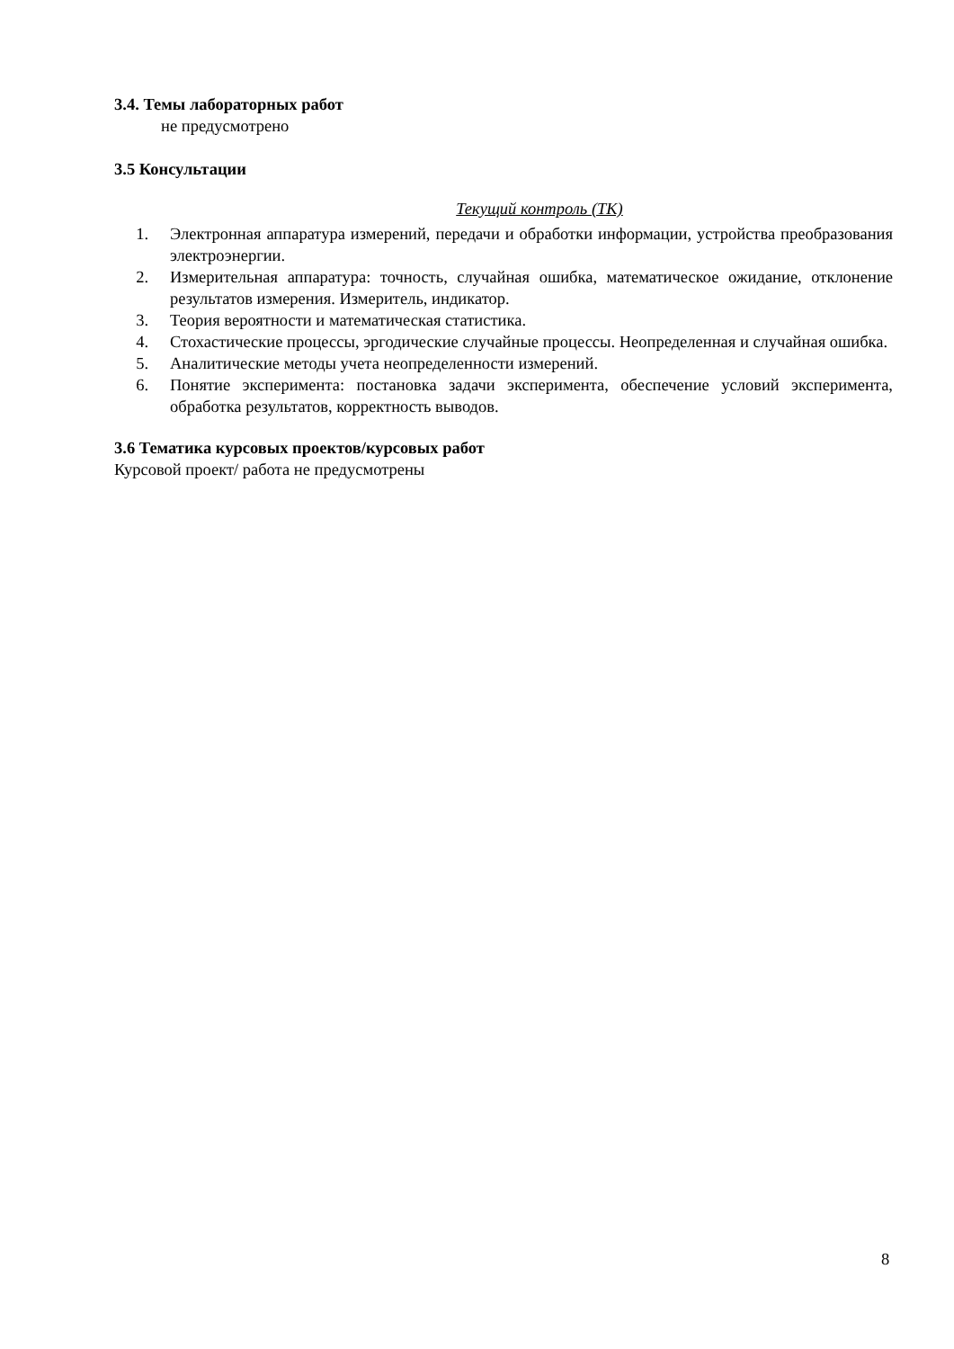3.4. Темы лабораторных работ
не предусмотрено
3.5 Консультации
Текущий контроль (ТК)
1. Электронная аппаратура измерений, передачи и обработки информации, устройства преобразования электроэнергии.
2. Измерительная аппаратура: точность, случайная ошибка, математическое ожидание, отклонение результатов измерения. Измеритель, индикатор.
3. Теория вероятности и математическая статистика.
4. Стохастические процессы, эргодические случайные процессы. Неопределенная и случайная ошибка.
5. Аналитические методы учета неопределенности измерений.
6. Понятие эксперимента: постановка задачи эксперимента, обеспечение условий эксперимента, обработка результатов, корректность выводов.
3.6 Тематика курсовых проектов/курсовых работ
Курсовой проект/ работа не предусмотрены
8